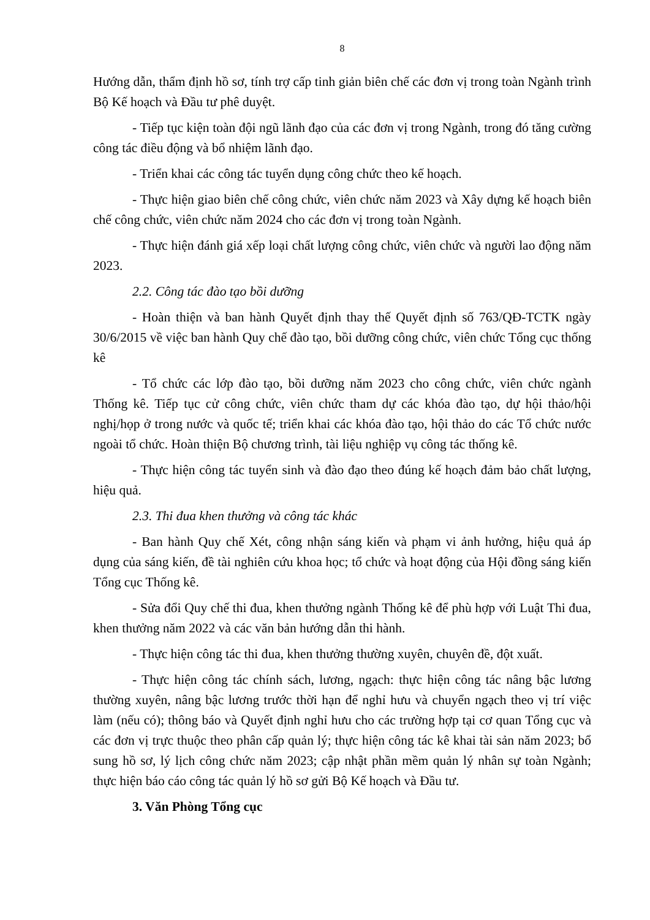8
Hướng dẫn, thẩm định hồ sơ, tính trợ cấp tinh giản biên chế các đơn vị trong toàn Ngành trình Bộ Kế hoạch và Đầu tư phê duyệt.
- Tiếp tục kiện toàn đội ngũ lãnh đạo của các đơn vị trong Ngành, trong đó tăng cường công tác điều động và bổ nhiệm lãnh đạo.
- Triển khai các công tác tuyển dụng công chức theo kế hoạch.
- Thực hiện giao biên chế công chức, viên chức năm 2023 và Xây dựng kế hoạch biên chế công chức, viên chức năm 2024 cho các đơn vị trong toàn Ngành.
- Thực hiện đánh giá xếp loại chất lượng công chức, viên chức và người lao động năm 2023.
2.2. Công tác đào tạo bồi dưỡng
- Hoàn thiện và ban hành Quyết định thay thế Quyết định số 763/QĐ-TCTK ngày 30/6/2015 về việc ban hành Quy chế đào tạo, bồi dưỡng công chức, viên chức Tổng cục thống kê
- Tổ chức các lớp đào tạo, bồi dưỡng năm 2023 cho công chức, viên chức ngành Thống kê. Tiếp tục cử công chức, viên chức tham dự các khóa đào tạo, dự hội thảo/hội nghị/họp ở trong nước và quốc tế; triển khai các khóa đào tạo, hội thảo do các Tổ chức nước ngoài tổ chức. Hoàn thiện Bộ chương trình, tài liệu nghiệp vụ công tác thống kê.
- Thực hiện công tác tuyển sinh và đào đạo theo đúng kế hoạch đảm bảo chất lượng, hiệu quả.
2.3. Thi đua khen thưởng và công tác khác
- Ban hành Quy chế Xét, công nhận sáng kiến và phạm vi ảnh hưởng, hiệu quả áp dụng của sáng kiến, đề tài nghiên cứu khoa học; tổ chức và hoạt động của Hội đồng sáng kiến Tổng cục Thống kê.
- Sửa đổi Quy chế thi đua, khen thưởng ngành Thống kê để phù hợp với Luật Thi đua, khen thưởng năm 2022 và các văn bản hướng dẫn thi hành.
- Thực hiện công tác thi đua, khen thưởng thường xuyên, chuyên đề, đột xuất.
- Thực hiện công tác chính sách, lương, ngạch: thực hiện công tác nâng bậc lương thường xuyên, nâng bậc lương trước thời hạn để nghỉ hưu và chuyển ngạch theo vị trí việc làm (nếu có); thông báo và Quyết định nghỉ hưu cho các trường hợp tại cơ quan Tổng cục và các đơn vị trực thuộc theo phân cấp quản lý; thực hiện công tác kê khai tài sản năm 2023; bổ sung hồ sơ, lý lịch công chức năm 2023; cập nhật phần mềm quản lý nhân sự toàn Ngành; thực hiện báo cáo công tác quản lý hồ sơ gửi Bộ Kế hoạch và Đầu tư.
3. Văn Phòng Tổng cục